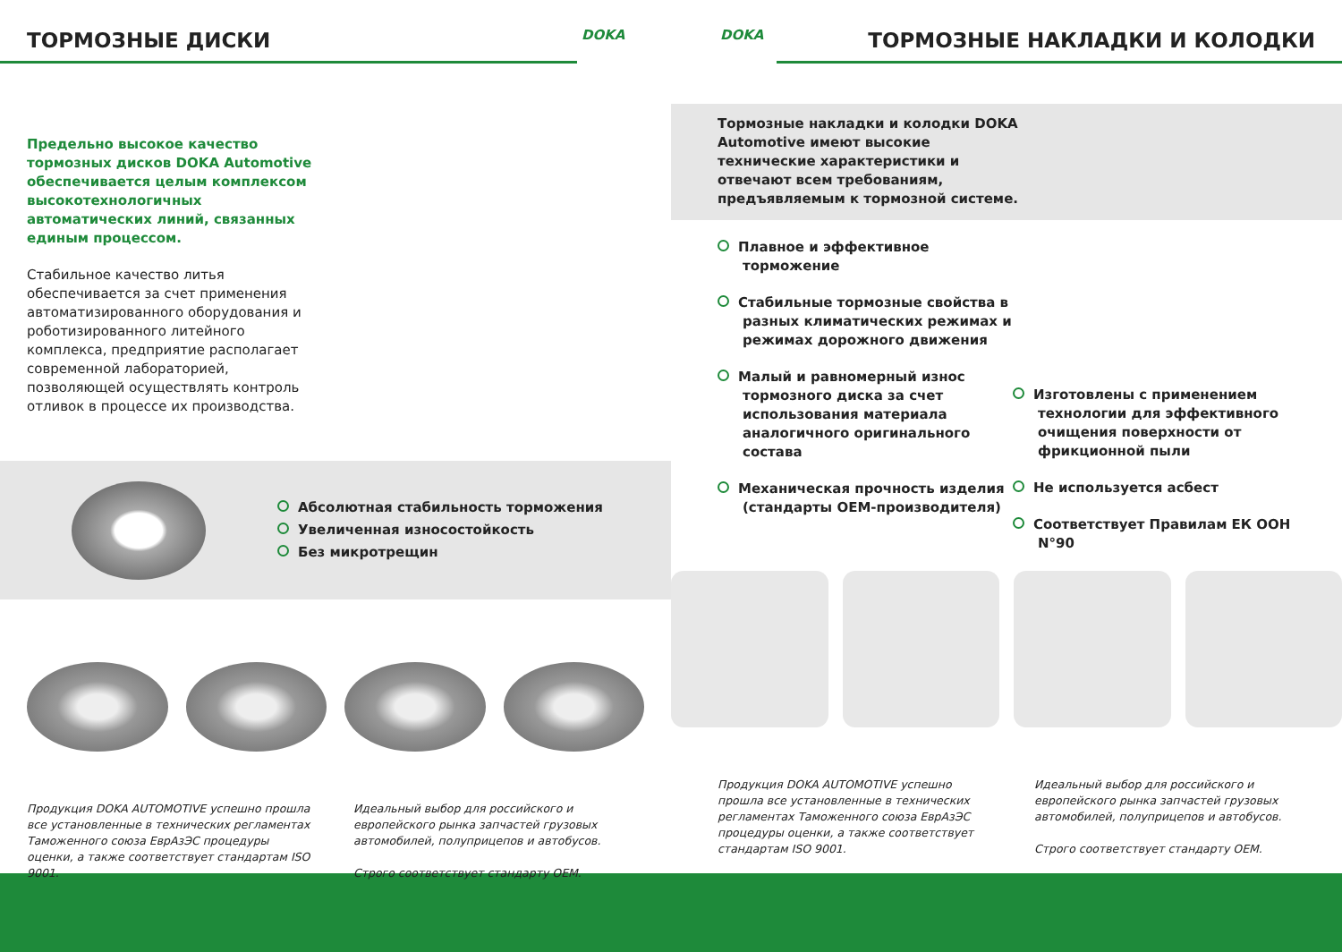ТОРМОЗНЫЕ ДИСКИ
DOKA
Предельно высокое качество тормозных дисков DOKA Automotive обеспечивается целым комплексом высокотехнологичных автоматических линий, связанных единым процессом.
Стабильное качество литья обеспечивается за счет применения автоматизированного оборудования и роботизированного литейного комплекса, предприятие располагает современной лабораторией, позволяющей осуществлять контроль отливок в процессе их производства.
Абсолютная стабильность торможения
Увеличенная износостойкость
Без микротрещин
Продукция DOKA AUTOMOTIVE успешно прошла все установленные в технических регламентах Таможенного союза ЕврАзЭС процедуры оценки, а также соответствует стандартам ISO 9001.
Идеальный выбор для российского и европейского рынка запчастей грузовых автомобилей, полуприцепов и автобусов.
Строго соответствует стандарту OEM.
DOKA
ТОРМОЗНЫЕ НАКЛАДКИ И КОЛОДКИ
Тормозные накладки и колодки DOKA Automotive имеют высокие технические характеристики и отвечают всем требованиям, предъявляемым к тормозной системе.
Плавное и эффективное торможение
Стабильные тормозные свойства в разных климатических режимах и режимах дорожного движения
Малый и равномерный износ тормозного диска за счет использования материала аналогичного оригинального состава
Механическая прочность изделия (стандарты OEM-производителя)
Изготовлены с применением технологии для эффективного очищения поверхности от фрикционной пыли
Не используется асбест
Соответствует Правилам ЕК ООН N°90
Продукция DOKA AUTOMOTIVE успешно прошла все установленные в технических регламентах Таможенного союза ЕврАзЭС процедуры оценки, а также соответствует стандартам ISO 9001.
Идеальный выбор для российского и европейского рынка запчастей грузовых автомобилей, полуприцепов и автобусов.
Строго соответствует стандарту OEM.